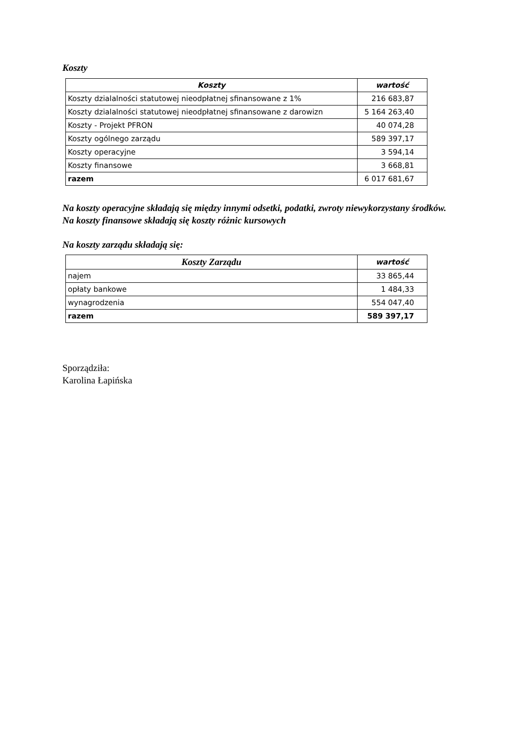Koszty
| Koszty | wartość |
| --- | --- |
| Koszty dzialalności statutowej nieodpłatnej sfinansowane z 1% | 216 683,87 |
| Koszty dzialalności statutowej nieodpłatnej sfinansowane z darowizn | 5 164 263,40 |
| Koszty - Projekt PFRON | 40 074,28 |
| Koszty ogólnego zarządu | 589 397,17 |
| Koszty operacyjne | 3 594,14 |
| Koszty finansowe | 3 668,81 |
| razem | 6 017 681,67 |
Na koszty operacyjne składają się między innymi odsetki, podatki, zwroty niewykorzystany środków.
Na koszty finansowe składają się koszty różnic kursowych
Na koszty zarządu składają się:
| Koszty Zarządu | wartość |
| --- | --- |
| najem | 33 865,44 |
| opłaty bankowe | 1 484,33 |
| wynagrodzenia | 554 047,40 |
| razem | 589 397,17 |
Sporządziła:
Karolina Łapińska